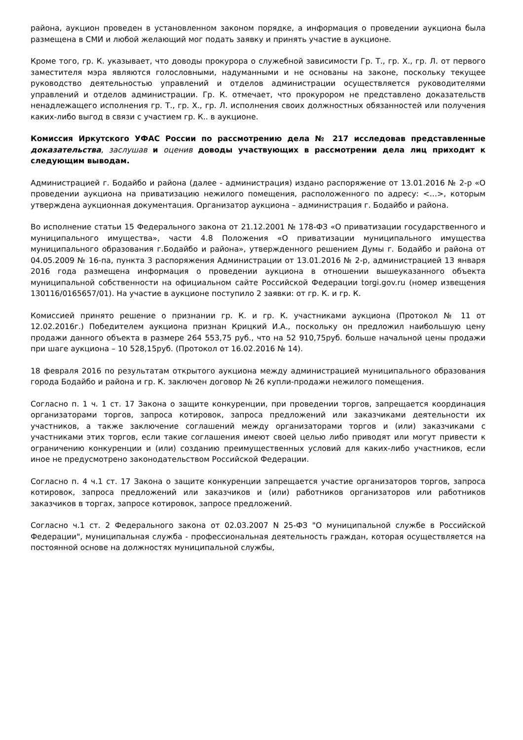района, аукцион проведен в установленном законом порядке, а информация о проведении аукциона была размещена в СМИ и любой желающий мог подать заявку и принять участие в аукционе.
Кроме того, гр. К. указывает, что доводы прокурора о служебной зависимости Гр. Т., гр. Х., гр. Л. от первого заместителя мэра являются голословными, надуманными и не основаны на законе, поскольку текущее руководство деятельностью управлений и отделов администрации осуществляется руководителями управлений и отделов администрации. Гр. К. отмечает, что прокурором не представлено доказательств ненадлежащего исполнения гр. Т., гр. Х., гр. Л. исполнения своих должностных обязанностей или получения каких-либо выгод в связи с участием гр. К.. в аукционе.
Комиссия Иркутского УФАС России по рассмотрению дела № 217 исследовав представленные доказательства, заслушав и оценив доводы участвующих в рассмотрении дела лиц приходит к следующим выводам.
Администрацией г. Бодайбо и района (далее - администрация) издано распоряжение от 13.01.2016 № 2-р «О проведении аукциона на приватизацию нежилого помещения, расположенного по адресу: <…>, которым утверждена аукционная документация. Организатор аукциона – администрация г. Бодайбо и района.
Во исполнение статьи 15 Федерального закона от 21.12.2001 № 178-ФЗ «О приватизации государственного и муниципального имущества», части 4.8 Положения «О приватизации муниципального имущества муниципального образования г.Бодайбо и района», утвержденного решением Думы г. Бодайбо и района от 04.05.2009 № 16-па, пункта 3 распоряжения Администрации от 13.01.2016 № 2-р, администрацией 13 января 2016 года размещена информация о проведении аукциона в отношении вышеуказанного объекта муниципальной собственности на официальном сайте Российской Федерации torgi.gov.ru (номер извещения 130116/0165657/01). На участие в аукционе поступило 2 заявки: от гр. К. и гр. К.
Комиссией принято решение о признании гр. К. и гр. К. участниками аукциона (Протокол № 11 от 12.02.2016г.) Победителем аукциона признан Крицкий И.А., поскольку он предложил наибольшую цену продажи данного объекта в размере 264 553,75 руб., что на 52 910,75руб. больше начальной цены продажи при шаге аукциона – 10 528,15руб. (Протокол от 16.02.2016 № 14).
18 февраля 2016 по результатам открытого аукциона между администрацией муниципального образования города Бодайбо и района и гр. К. заключен договор № 26 купли-продажи нежилого помещения.
Согласно п. 1 ч. 1 ст. 17 Закона о защите конкуренции, при проведении торгов, запрещается координация организаторами торгов, запроса котировок, запроса предложений или заказчиками деятельности их участников, а также заключение соглашений между организаторами торгов и (или) заказчиками с участниками этих торгов, если такие соглашения имеют своей целью либо приводят или могут привести к ограничению конкуренции и (или) созданию преимущественных условий для каких-либо участников, если иное не предусмотрено законодательством Российской Федерации.
Согласно п. 4 ч.1 ст. 17 Закона о защите конкуренции запрещается участие организаторов торгов, запроса котировок, запроса предложений или заказчиков и (или) работников организаторов или работников заказчиков в торгах, запросе котировок, запросе предложений.
Согласно ч.1 ст. 2 Федерального закона от 02.03.2007 N 25-ФЗ "О муниципальной службе в Российской Федерации", муниципальная служба - профессиональная деятельность граждан, которая осуществляется на постоянной основе на должностях муниципальной службы,